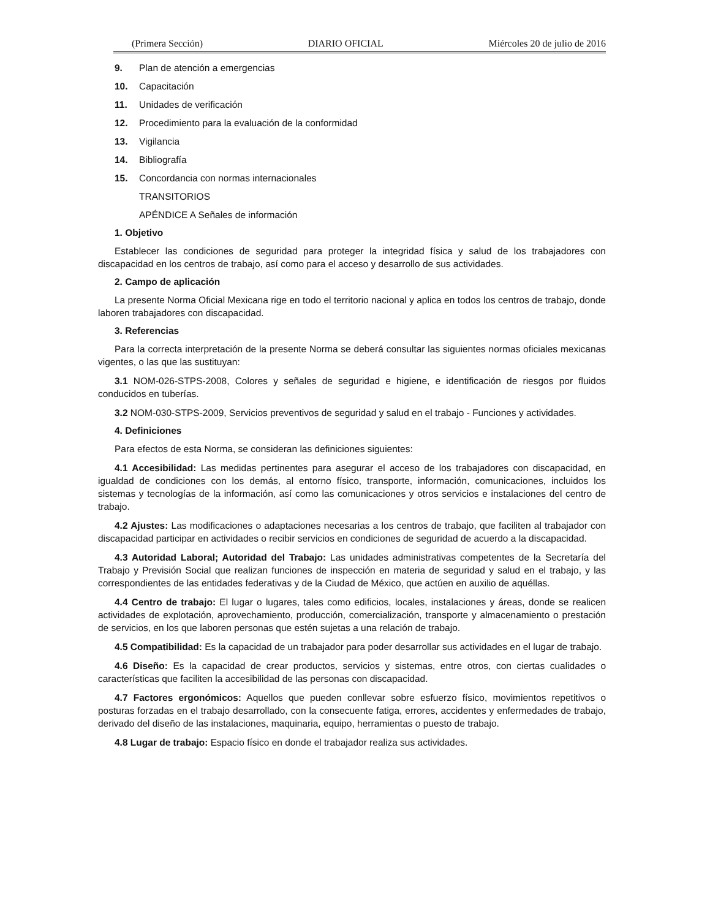(Primera Sección) DIARIO OFICIAL Miércoles 20 de julio de 2016
9. Plan de atención a emergencias
10. Capacitación
11. Unidades de verificación
12. Procedimiento para la evaluación de la conformidad
13. Vigilancia
14. Bibliografía
15. Concordancia con normas internacionales
TRANSITORIOS
APÉNDICE A Señales de información
1. Objetivo
Establecer las condiciones de seguridad para proteger la integridad física y salud de los trabajadores con discapacidad en los centros de trabajo, así como para el acceso y desarrollo de sus actividades.
2. Campo de aplicación
La presente Norma Oficial Mexicana rige en todo el territorio nacional y aplica en todos los centros de trabajo, donde laboren trabajadores con discapacidad.
3. Referencias
Para la correcta interpretación de la presente Norma se deberá consultar las siguientes normas oficiales mexicanas vigentes, o las que las sustituyan:
3.1 NOM-026-STPS-2008, Colores y señales de seguridad e higiene, e identificación de riesgos por fluidos conducidos en tuberías.
3.2 NOM-030-STPS-2009, Servicios preventivos de seguridad y salud en el trabajo - Funciones y actividades.
4. Definiciones
Para efectos de esta Norma, se consideran las definiciones siguientes:
4.1 Accesibilidad: Las medidas pertinentes para asegurar el acceso de los trabajadores con discapacidad, en igualdad de condiciones con los demás, al entorno físico, transporte, información, comunicaciones, incluidos los sistemas y tecnologías de la información, así como las comunicaciones y otros servicios e instalaciones del centro de trabajo.
4.2 Ajustes: Las modificaciones o adaptaciones necesarias a los centros de trabajo, que faciliten al trabajador con discapacidad participar en actividades o recibir servicios en condiciones de seguridad de acuerdo a la discapacidad.
4.3 Autoridad Laboral; Autoridad del Trabajo: Las unidades administrativas competentes de la Secretaría del Trabajo y Previsión Social que realizan funciones de inspección en materia de seguridad y salud en el trabajo, y las correspondientes de las entidades federativas y de la Ciudad de México, que actúen en auxilio de aquéllas.
4.4 Centro de trabajo: El lugar o lugares, tales como edificios, locales, instalaciones y áreas, donde se realicen actividades de explotación, aprovechamiento, producción, comercialización, transporte y almacenamiento o prestación de servicios, en los que laboren personas que estén sujetas a una relación de trabajo.
4.5 Compatibilidad: Es la capacidad de un trabajador para poder desarrollar sus actividades en el lugar de trabajo.
4.6 Diseño: Es la capacidad de crear productos, servicios y sistemas, entre otros, con ciertas cualidades o características que faciliten la accesibilidad de las personas con discapacidad.
4.7 Factores ergonómicos: Aquellos que pueden conllevar sobre esfuerzo físico, movimientos repetitivos o posturas forzadas en el trabajo desarrollado, con la consecuente fatiga, errores, accidentes y enfermedades de trabajo, derivado del diseño de las instalaciones, maquinaria, equipo, herramientas o puesto de trabajo.
4.8 Lugar de trabajo: Espacio físico en donde el trabajador realiza sus actividades.